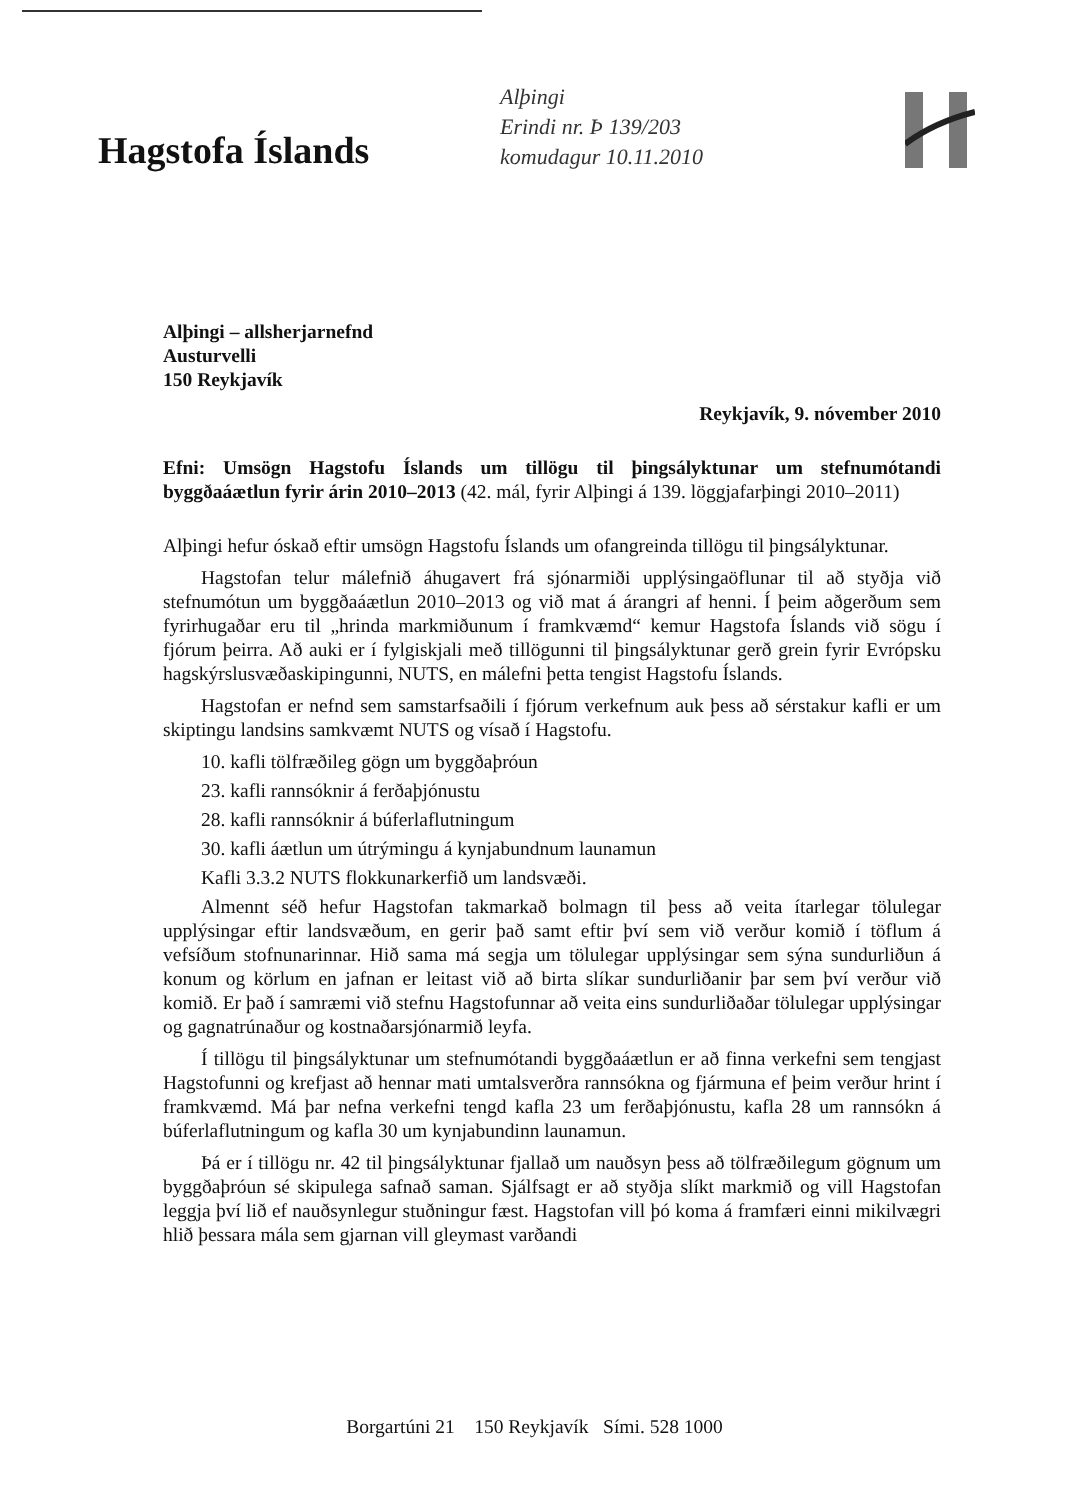Hagstofa Íslands
Alþingi
Erindi nr. Þ 139/203
komudagur 10.11.2010
Alþingi – allsherjarnefnd
Austurvelli
150 Reykjavík
Reykjavík, 9. nóvember 2010
Efni: Umsögn Hagstofu Íslands um tillögu til þingsályktunar um stefnumótandi byggðaáætlun fyrir árin 2010–2013 (42. mál, fyrir Alþingi á 139. löggjafarþingi 2010–2011)
Alþingi hefur óskað eftir umsögn Hagstofu Íslands um ofangreinda tillögu til þingsályktunar.
Hagstofan telur málefnið áhugavert frá sjónarmiði upplýsingaöflunar til að styðja við stefnumótun um byggðaáætlun 2010–2013 og við mat á árangri af henni. Í þeim aðgerðum sem fyrirhugaðar eru til „hrinda markmiðunum í framkvæmd“ kemur Hagstofa Íslands við sögu í fjórum þeirra. Að auki er í fylgiskjali með tillögunni til þingsályktunar gerð grein fyrir Evrópsku hagskýrslusvæðaskipingunni, NUTS, en málefni þetta tengist Hagstofu Íslands.
Hagstofan er nefnd sem samstarfsaðili í fjórum verkefnum auk þess að sérstakur kafli er um skiptingu landsins samkvæmt NUTS og vísað í Hagstofu.
10. kafli tölfræðileg gögn um byggðaþróun
23. kafli rannsóknir á ferðaþjónustu
28. kafli rannsóknir á búferlaflutningum
30. kafli áætlun um útrýmingu á kynjabundnum launamun
Kafli 3.3.2 NUTS flokkunarkerfið um landsvæði.
Almennt séð hefur Hagstofan takmarkað bolmagn til þess að veita ítarlegar tölulegar upplýsingar eftir landsvæðum, en gerir það samt eftir því sem við verður komið í töflum á vefsíðum stofnunarinnar. Hið sama má segja um tölulegar upplýsingar sem sýna sundurliðun á konum og körlum en jafnan er leitast við að birta slíkar sundurliðanir þar sem því verður við komið. Er það í samræmi við stefnu Hagstofunnar að veita eins sundurliðaðar tölulegar upplýsingar og gagnatrúnaður og kostnaðarsjónarmið leyfa.
Í tillögu til þingsályktunar um stefnumótandi byggðaáætlun er að finna verkefni sem tengjast Hagstofunni og krefjast að hennar mati umtalsverðra rannsókna og fjármuna ef þeim verður hrint í framkvæmd. Má þar nefna verkefni tengd kafla 23 um ferðaþjónustu, kafla 28 um rannsókn á búferlaflutningum og kafla 30 um kynjabundinn launamun.
Þá er í tillögu nr. 42 til þingsályktunar fjallað um nauðsyn þess að tölfræðilegum gögnum um byggðaþróun sé skipulega safnað saman. Sjálfsagt er að styðja slíkt markmið og vill Hagstofan leggja því lið ef nauðsynlegur stuðningur fæst. Hagstofan vill þó koma á framfæri einni mikilvægri hlið þessara mála sem gjarnan vill gleymast varðandi
Borgartúni 21 150 Reykjavík Sími. 528 1000